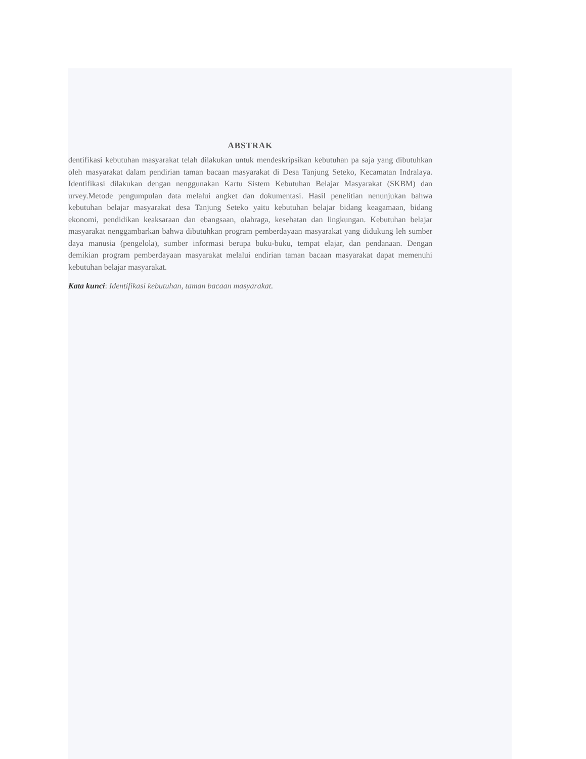ABSTRAK
dentifikasi kebutuhan masyarakat telah dilakukan untuk mendeskripsikan kebutuhan pa saja yang dibutuhkan oleh masyarakat dalam pendirian taman bacaan masyarakat di Desa Tanjung Seteko, Kecamatan Indralaya. Identifikasi dilakukan dengan nenggunakan Kartu Sistem Kebutuhan Belajar Masyarakat (SKBM) dan urvey.Metode pengumpulan data melalui angket dan dokumentasi. Hasil penelitian nenunjukan bahwa kebutuhan belajar masyarakat desa Tanjung Seteko yaitu kebutuhan belajar bidang keagamaan, bidang ekonomi, pendidikan keaksaraan dan ebangsaan, olahraga, kesehatan dan lingkungan. Kebutuhan belajar masyarakat nenggambarkan bahwa dibutuhkan program pemberdayaan masyarakat yang didukung leh sumber daya manusia (pengelola), sumber informasi berupa buku-buku, tempat elajar, dan pendanaan. Dengan demikian program pemberdayaan masyarakat melalui endirian taman bacaan masyarakat dapat memenuhi kebutuhan belajar masyarakat.
Kata kunci: Identifikasi kebutuhan, taman bacaan masyarakat.